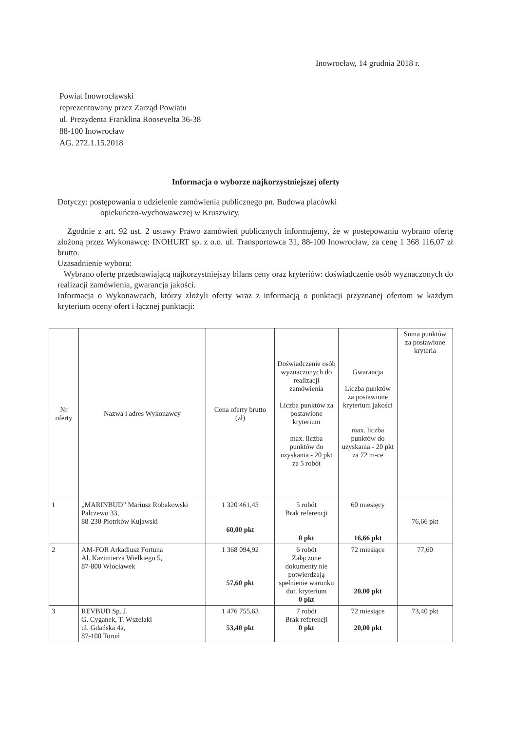Inowrocław, 14 grudnia 2018 r.
Powiat Inowrocławski
reprezentowany przez Zarząd Powiatu
ul. Prezydenta Franklina Roosevelta 36-38
88-100 Inowrocław
AG. 272.1.15.2018
Informacja o wyborze najkorzystniejszej oferty
Dotyczy: postępowania o udzielenie zamówienia publicznego pn. Budowa placówki
opiekuńczo-wychowawczej w Kruszwicy.
Zgodnie z art. 92 ust. 2 ustawy Prawo zamówień publicznych informujemy, że w postępowaniu wybrano ofertę złożoną przez Wykonawcę: INOHURT sp. z o.o. ul. Transportowca 31, 88-100 Inowrocław, za cenę 1 368 116,07 zł brutto.
Uzasadnienie wyboru:
Wybrano ofertę przedstawiającą najkorzystniejszy bilans ceny oraz kryteriów: doświadczenie osób wyznaczonych do realizacji zamówienia, gwarancja jakości.
Informacja o Wykonawcach, którzy złożyli oferty wraz z informacją o punktacji przyznanej ofertom w każdym kryterium oceny ofert i łącznej punktacji:
| Nr oferty | Nazwa i adres Wykonawcy | Cena oferty brutto (zł) | Doświadczenie osób wyznaczonych do realizacji zamówienia Liczba punktów za postawione kryterium max. liczba punktów do uzyskania - 20 pkt za 5 robót | Gwarancja Liczba punktów za postawione kryterium jakości max. liczba punktów do uzyskania - 20 pkt za 72 m-ce | Suma punktów za postawione kryteria |
| --- | --- | --- | --- | --- | --- |
| 1 | „MARINBUD” Mariusz Robakowski Palczewo 33, 88-230 Piotrków Kujawski | 1 320 461,43 60,00 pkt | 5 robót Brak referencji 0 pkt | 60 miesięcy 16,66 pkt | 76,66 pkt |
| 2 | AM-FOR Arkadiusz Fortuna Al. Kazimierza Wielkiego 5, 87-800 Włocławek | 1 368 094,92 57,60 pkt | 6 robót Załączone dokumenty nie potwierdzają spełnienie warunku dot. kryterium 0 pkt | 72 miesiące 20,00 pkt | 77,60 |
| 3 | REVBUD Sp. J. G. Cyganek, T. Wszelaki ul. Gdańska 4a, 87-100 Toruń | 1 476 755,63 53,40 pkt | 7 robót Brak referencji 0 pkt | 72 miesiące 20,00 pkt | 73,40 pkt |